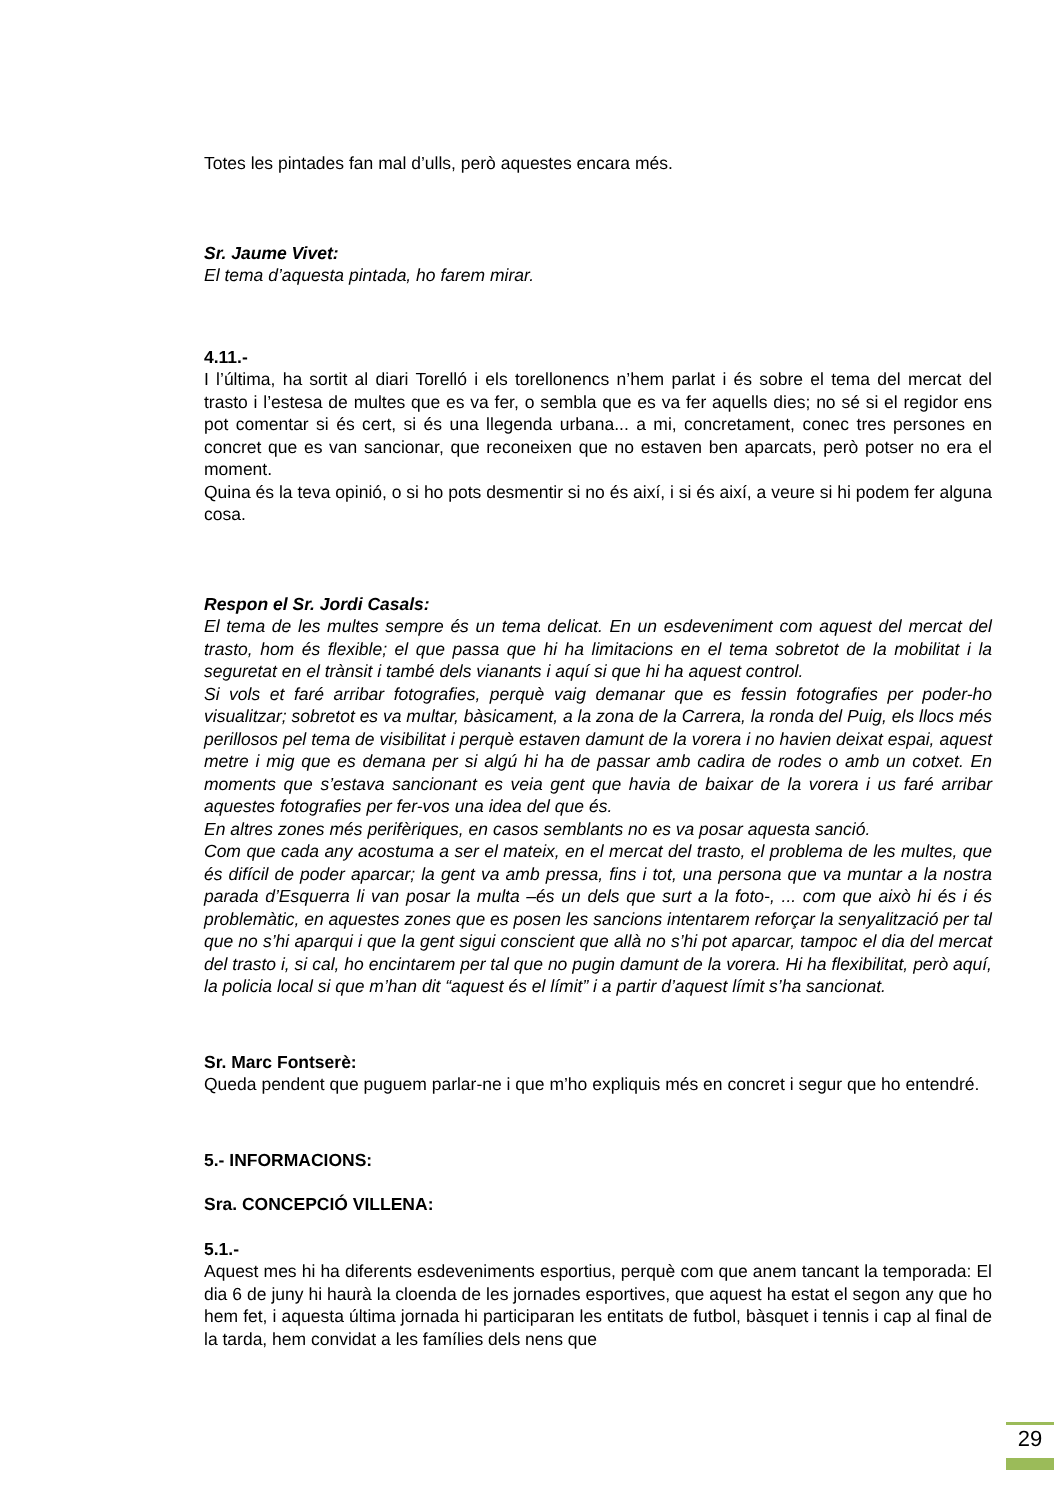Totes les pintades fan mal d’ulls, però aquestes encara més.
Sr. Jaume Vivet:
El tema d’aquesta pintada, ho farem mirar.
4.11.-
I l’última, ha sortit al diari Torelló i els torellonencs n’hem parlat i és sobre el tema del mercat del trasto i l’estesa de multes que es va fer, o sembla que es va fer aquells dies; no sé si el regidor ens pot comentar si és cert, si és una llegenda urbana... a mi, concretament, conec tres persones en concret que es van sancionar, que reconeixen que no estaven ben aparcats, però potser no era el moment.
Quina és la teva opinió, o si ho pots desmentir si no és així, i si és així, a veure si hi podem fer alguna cosa.
Respon el Sr. Jordi Casals:
El tema de les multes sempre és un tema delicat. En un esdeveniment com aquest del mercat del trasto, hom és flexible; el que passa que hi ha limitacions en el tema sobretot de la mobilitat i la seguretat en el trànsit i també dels vianants i aquí si que hi ha aquest control.
Si vols et faré arribar fotografies, perquè vaig demanar que es fessin fotografies per poder-ho visualitzar; sobretot es va multar, bàsicament, a la zona de la Carrera, la ronda del Puig, els llocs més perillosos pel tema de visibilitat i perquè estaven damunt de la vorera i no havien deixat espai, aquest metre i mig que es demana per si algú hi ha de passar amb cadira de rodes o amb un cotxet. En moments que s’estava sancionant es veia gent que havia de baixar de la vorera i us faré arribar aquestes fotografies per fer-vos una idea del que és.
En altres zones més perifèriques, en casos semblants no es va posar aquesta sanció.
Com que cada any acostuma a ser el mateix, en el mercat del trasto, el problema de les multes, que és difícil de poder aparcar; la gent va amb pressa, fins i tot, una persona que va muntar a la nostra parada d’Esquerra li van posar la multa –és un dels que surt a la foto-, ... com que això hi és i és problemàtic, en aquestes zones que es posen les sancions intentarem reforçar la senyalització per tal que no s’hi aparqui i que la gent sigui conscient que allà no s’hi pot aparcar, tampoc el dia del mercat del trasto i, si cal, ho encintarem per tal que no pugin damunt de la vorera. Hi ha flexibilitat, però aquí, la policia local si que m’han dit “aquest és el límit” i a partir d’aquest límit s’ha sancionat.
Sr. Marc Fontserè:
Queda pendent que puguem parlar-ne i que m’ho expliquis més en concret i segur que ho entendré.
5.- INFORMACIONS:
Sra. CONCEPCIÓ VILLENA:
5.1.-
Aquest mes hi ha diferents esdeveniments esportius, perquè com que anem tancant la temporada: El dia 6 de juny hi haurà la cloenda de les jornades esportives, que aquest ha estat el segon any que ho hem fet, i aquesta última jornada hi participaran les entitats de futbol, bàsquet i tennis i cap al final de la tarda, hem convidat a les famílies dels nens que
29